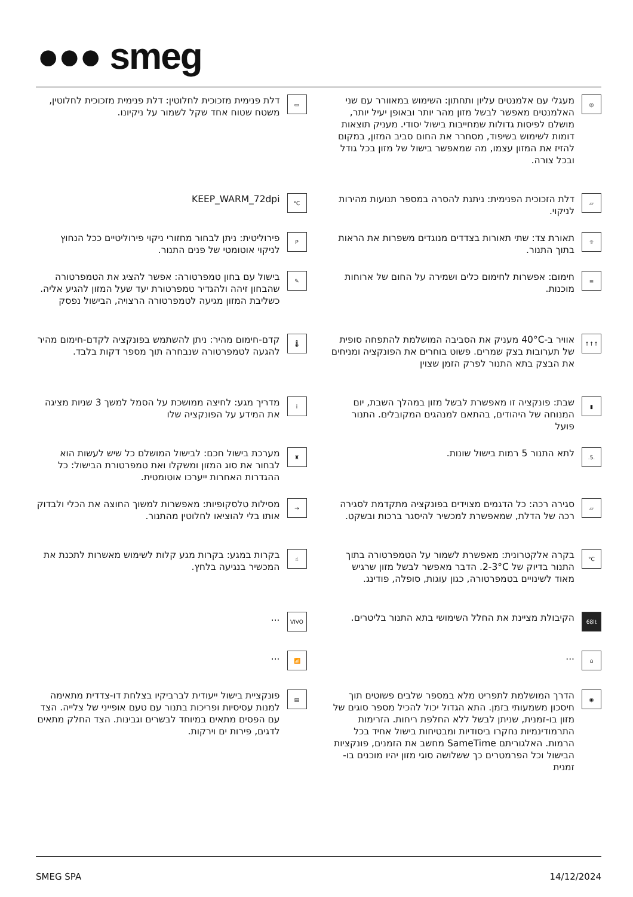●●● smeg
◎
מעגלי עם אלמנטים עליון ותחתון: השימוש במאוורר עם שני האלמנטים מאפשר לבשל מזון מהר יותר ובאופן יעיל יותר, מושלם לפיסות גדולות שמחייבות בישול יסודי. מעניק תוצאות דומות לשימוש בשיפוד, מסחרר את החום סביב המזון, במקום להזיז את המזון עצמו, מה שמאפשר בישול של מזון בכל גודל ובכל צורה.
▭
דלת פנימית מזכוכית לחלוטין: דלת פנימית מזכוכית לחלוטין, משטח שטוח אחד שקל לשמור על ניקיונו.
▱
דלת הזכוכית הפנימית: ניתנת להסרה במספר תנועות מהירות לניקוי.
°C
KEEP_WARM_72dpi
☼
תאורת צד: שתי תאורות בצדדים מנוגדים משפרות את הראות בתוך התנור.
P
פירוליטית: ניתן לבחור מחזורי ניקוי פירוליטיים ככל הנחוץ לניקוי אוטומטי של פנים התנור.
≡
חימום: אפשרות לחימום כלים ושמירה על החום של ארוחות מוכנות.
✎
בישול עם בחון טמפרטורה: אפשר להציג את הטמפרטורה שהבחון זיהה ולהגדיר טמפרטורת יעד שעל המזון להגיע אליה. כשליבת המזון מגיעה לטמפרטורה הרצויה, הבישול נפסק
↑↑↑
אוויר ב-40°C מעניק את הסביבה המושלמת להתפחה סופית של תערובות בצק שמרים. פשוט בוחרים את הפונקציה ומניחים את הבצק בתא התנור לפרק הזמן שצוין
🌡
קדם-חימום מהיר: ניתן להשתמש בפונקציה לקדם-חימום מהיר להגעה לטמפרטורה שנבחרה תוך מספר דקות בלבד.
▮
שבת: פונקציה זו מאפשרת לבשל מזון במהלך השבת, יום המנוחה של היהודים, בהתאם למנהגים המקובלים. התנור פועל
i
מדריך מגע: לחיצה ממושכת על הסמל למשך 3 שניות מציגה את המידע על הפונקציה שלו
.5.
לתא התנור 5 רמות בישול שונות.
♜
מערכת בישול חכם: לבישול המושלם כל שיש לעשות הוא לבחור את סוג המזון ומשקלו ואת טמפרטורת הבישול: כל ההגדרות האחרות ייערכו אוטומטית.
▱
סגירה רכה: כל הדגמים מצוידים בפונקציה מתקדמת לסגירה רכה של הדלת, שמאפשרת למכשיר להיסגר ברכות ובשקט.
⇢
מסילות טלסקופיות: מאפשרות למשוך החוצה את הכלי ולבדוק אותו בלי להוציאו לחלוטין מהתנור.
°C
בקרה אלקטרונית: מאפשרת לשמור על הטמפרטורה בתוך התנור בדיוק של 2-3°C. הדבר מאפשר לבשל מזון שרגיש מאוד לשינויים בטמפרטורה, כגון עוגות, סופלה, פודינג.
☝
בקרות במגע: בקרות מגע קלות לשימוש מאשרות לתכנת את המכשיר בנגיעה בלחץ.
68lt
הקיבולת מציינת את החלל השימושי בתא התנור בליטרים.
VIVO
...
⌂
...
📶
...
◉
הדרך המושלמת לתפריט מלא במספר שלבים פשוטים תוך חיסכון משמעותי בזמן. התא הגדול יכול להכיל מספר סוגים של מזון בו-זמנית, שניתן לבשל ללא החלפת ריחות. הזרימות התרמודינמיות נחקרו ביסודיות ומבטיחות בישול אחיד בכל הרמות. האלגוריתם SameTime מחשב את הזמנים, פונקציות הבישול וכל הפרמטרים כך ששלושה סוגי מזון יהיו מוכנים בו-זמנית
▤
פונקציית בישול ייעודית לברביקיו בצלחת דו-צדדית מתאימה למנות עסיסיות ופריכות בתנור עם טעם אופייני של צלייה. הצד עם הפסים מתאים במיוחד לבשרים וגבינות. הצד החלק מתאים לדגים, פירות ים וירקות.
SMEG SPA 14/12/2024